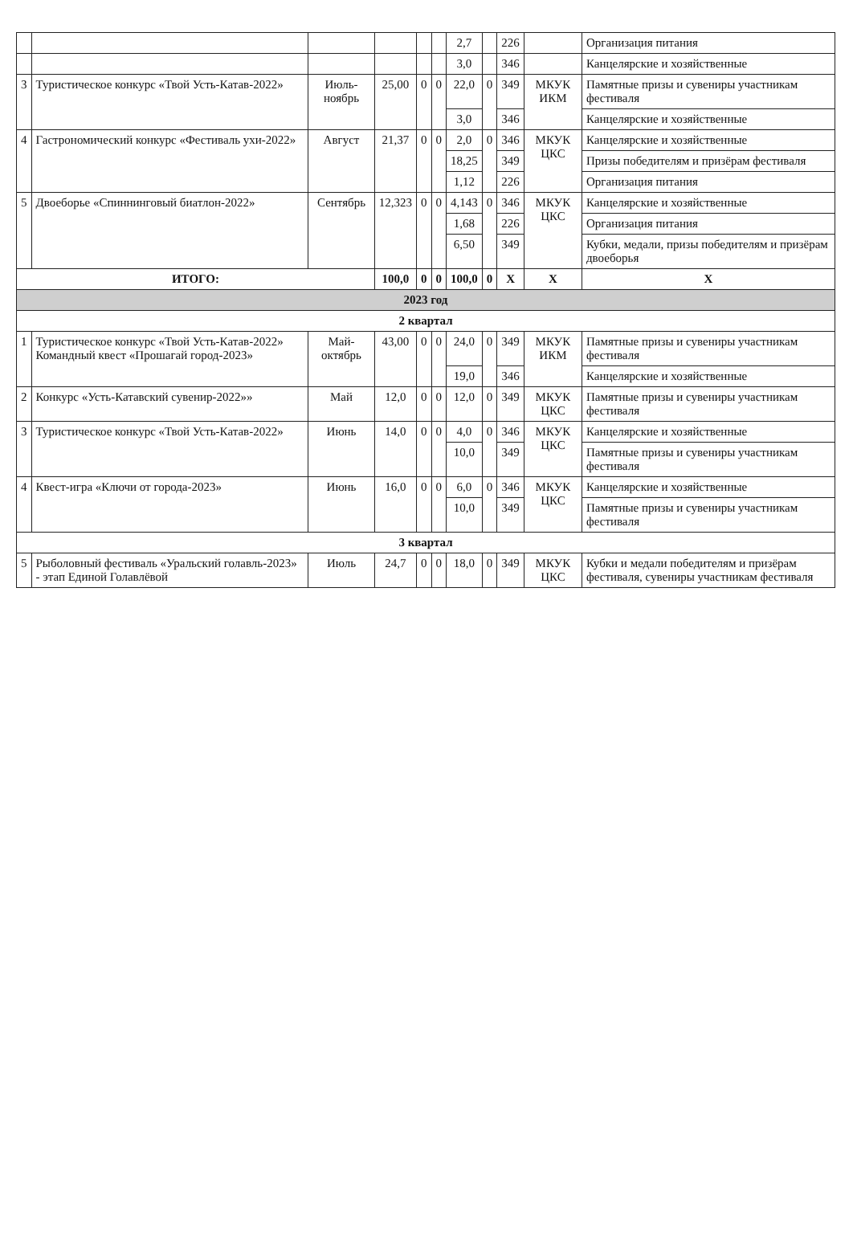| | | | | | | 2,7 | | 226 | | Организация питания |
| | | | | | | 3,0 | | 346 | | Канцелярские и хозяйственные |
| 3 | Туристическое конкурс «Твой Усть-Катав-2022» | Июль-ноябрь | 25,00 | 0 | 0 | 22,0 | 0 | 349 | МКУК ИКМ | Памятные призы и сувениры участникам фестиваля |
| | | | | | | 3,0 | | 346 | | Канцелярские и хозяйственные |
| 4 | Гастрономический конкурс «Фестиваль ухи-2022» | Август | 21,37 | 0 | 0 | 2,0 | 0 | 346 | МКУК ЦКС | Канцелярские и хозяйственные |
| | | | | | | 18,25 | | 349 | | Призы победителям и призёрам фестиваля |
| | | | | | | 1,12 | | 226 | | Организация питания |
| 5 | Двоеборье «Спиннинговый биатлон-2022» | Сентябрь | 12,323 | 0 | 0 | 4,143 | 0 | 346 | МКУК ЦКС | Канцелярские и хозяйственные |
| | | | | | | 1,68 | | 226 | | Организация питания |
| | | | | | | 6,50 | | 349 | | Кубки, медали, призы победителям и призёрам двоеборья |
| ИТОГО: | | | 100,0 | 0 | 0 | 100,0 | 0 | Х | Х | Х |
| 2023 год | | | | | | | | | | |
| 2 квартал | | | | | | | | | | |
| 1 | Туристическое конкурс «Твой Усть-Катав-2022» Командный квест «Прошагай город-2023» | Май-октябрь | 43,00 | 0 | 0 | 24,0 | 0 | 349 | МКУК ИКМ | Памятные призы и сувениры участникам фестиваля |
| | | | | | | 19,0 | | 346 | | Канцелярские и хозяйственные |
| 2 | Конкурс «Усть-Катавский сувенир-2022»» | Май | 12,0 | 0 | 0 | 12,0 | 0 | 349 | МКУК ЦКС | Памятные призы и сувениры участникам фестиваля |
| 3 | Туристическое конкурс «Твой Усть-Катав-2022» | Июнь | 14,0 | 0 | 0 | 4,0 | 0 | 346 | МКУК ЦКС | Канцелярские и хозяйственные |
| | | | | | | 10,0 | | 349 | | Памятные призы и сувениры участникам фестиваля |
| 4 | Квест-игра «Ключи от города-2023» | Июнь | 16,0 | 0 | 0 | 6,0 | 0 | 346 | МКУК ЦКС | Канцелярские и хозяйственные |
| | | | | | | 10,0 | | 349 | | Памятные призы и сувениры участникам фестиваля |
| 3 квартал | | | | | | | | | | |
| 5 | Рыболовный фестиваль «Уральский голавль-2023» - этап Единой Голавлёвой | Июль | 24,7 | 0 | 0 | 18,0 | 0 | 349 | МКУК ЦКС | Кубки и медали победителям и призёрам фестиваля, сувениры участникам фестиваля |